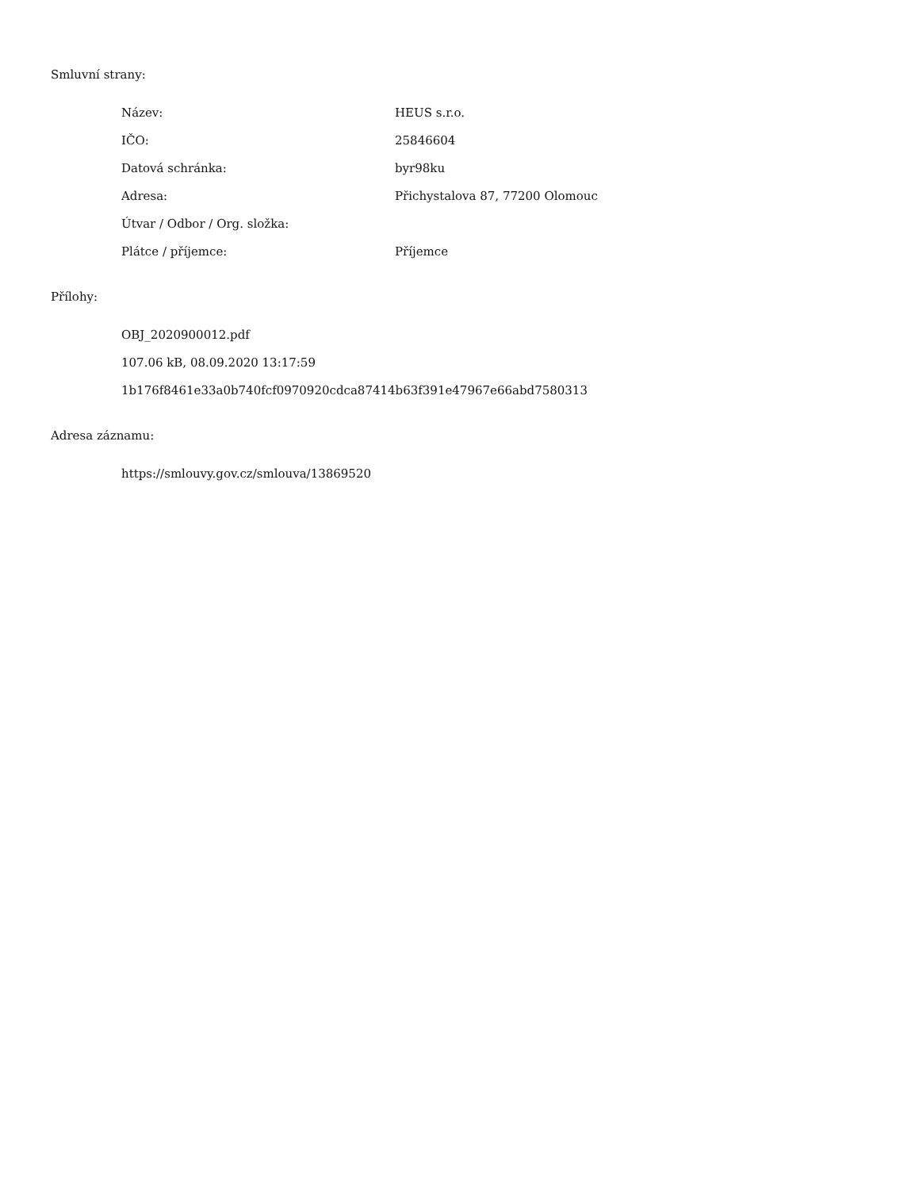Smluvní strany:
| Název: | HEUS s.r.o. |
| IČO: | 25846604 |
| Datová schránka: | byr98ku |
| Adresa: | Přichystalova 87, 77200 Olomouc |
| Útvar / Odbor / Org. složka: | |
| Plátce / příjemce: | Příjemce |
Přílohy:
OBJ_2020900012.pdf
107.06 kB, 08.09.2020 13:17:59
1b176f8461e33a0b740fcf0970920cdca87414b63f391e47967e66abd7580313
Adresa záznamu:
https://smlouvy.gov.cz/smlouva/13869520